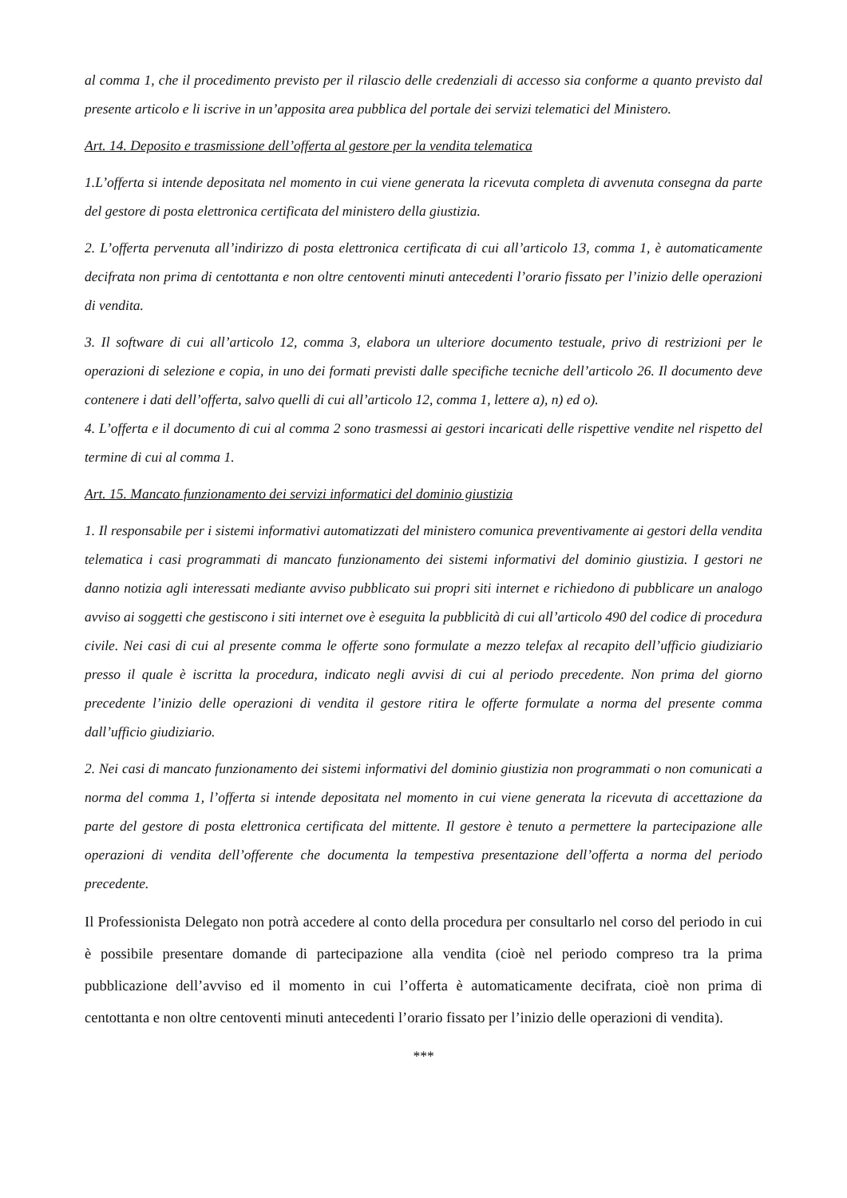al comma 1, che il procedimento previsto per il rilascio delle credenziali di accesso sia conforme a quanto previsto dal presente articolo e li iscrive in un’apposita area pubblica del portale dei servizi telematici del Ministero.
Art. 14. Deposito e trasmissione dell’offerta al gestore per la vendita telematica
1.L’offerta si intende depositata nel momento in cui viene generata la ricevuta completa di avvenuta consegna da parte del gestore di posta elettronica certificata del ministero della giustizia.
2. L’offerta pervenuta all’indirizzo di posta elettronica certificata di cui all’articolo 13, comma 1, è automaticamente decifrata non prima di centottanta e non oltre centoventi minuti antecedenti l’orario fissato per l’inizio delle operazioni di vendita.
3. Il software di cui all’articolo 12, comma 3, elabora un ulteriore documento testuale, privo di restrizioni per le operazioni di selezione e copia, in uno dei formati previsti dalle specifiche tecniche dell’articolo 26. Il documento deve contenere i dati dell’offerta, salvo quelli di cui all’articolo 12, comma 1, lettere a), n) ed o).
4. L’offerta e il documento di cui al comma 2 sono trasmessi ai gestori incaricati delle rispettive vendite nel rispetto del termine di cui al comma 1.
Art. 15. Mancato funzionamento dei servizi informatici del dominio giustizia
1. Il responsabile per i sistemi informativi automatizzati del ministero comunica preventivamente ai gestori della vendita telematica i casi programmati di mancato funzionamento dei sistemi informativi del dominio giustizia. I gestori ne danno notizia agli interessati mediante avviso pubblicato sui propri siti internet e richiedono di pubblicare un analogo avviso ai soggetti che gestiscono i siti internet ove è eseguita la pubblicità di cui all’articolo 490 del codice di procedura civile. Nei casi di cui al presente comma le offerte sono formulate a mezzo telefax al recapito dell’ufficio giudiziario presso il quale è iscritta la procedura, indicato negli avvisi di cui al periodo precedente. Non prima del giorno precedente l’inizio delle operazioni di vendita il gestore ritira le offerte formulate a norma del presente comma dall’ufficio giudiziario.
2. Nei casi di mancato funzionamento dei sistemi informativi del dominio giustizia non programmati o non comunicati a norma del comma 1, l’offerta si intende depositata nel momento in cui viene generata la ricevuta di accettazione da parte del gestore di posta elettronica certificata del mittente. Il gestore è tenuto a permettere la partecipazione alle operazioni di vendita dell’offerente che documenta la tempestiva presentazione dell’offerta a norma del periodo precedente.
Il Professionista Delegato non potrà accedere al conto della procedura per consultarlo nel corso del periodo in cui è possibile presentare domande di partecipazione alla vendita (cioè nel periodo compreso tra la prima pubblicazione dell’avviso ed il momento in cui l’offerta è automaticamente decifrata, cioè non prima di centottanta e non oltre centoventi minuti antecedenti l’orario fissato per l’inizio delle operazioni di vendita).
***